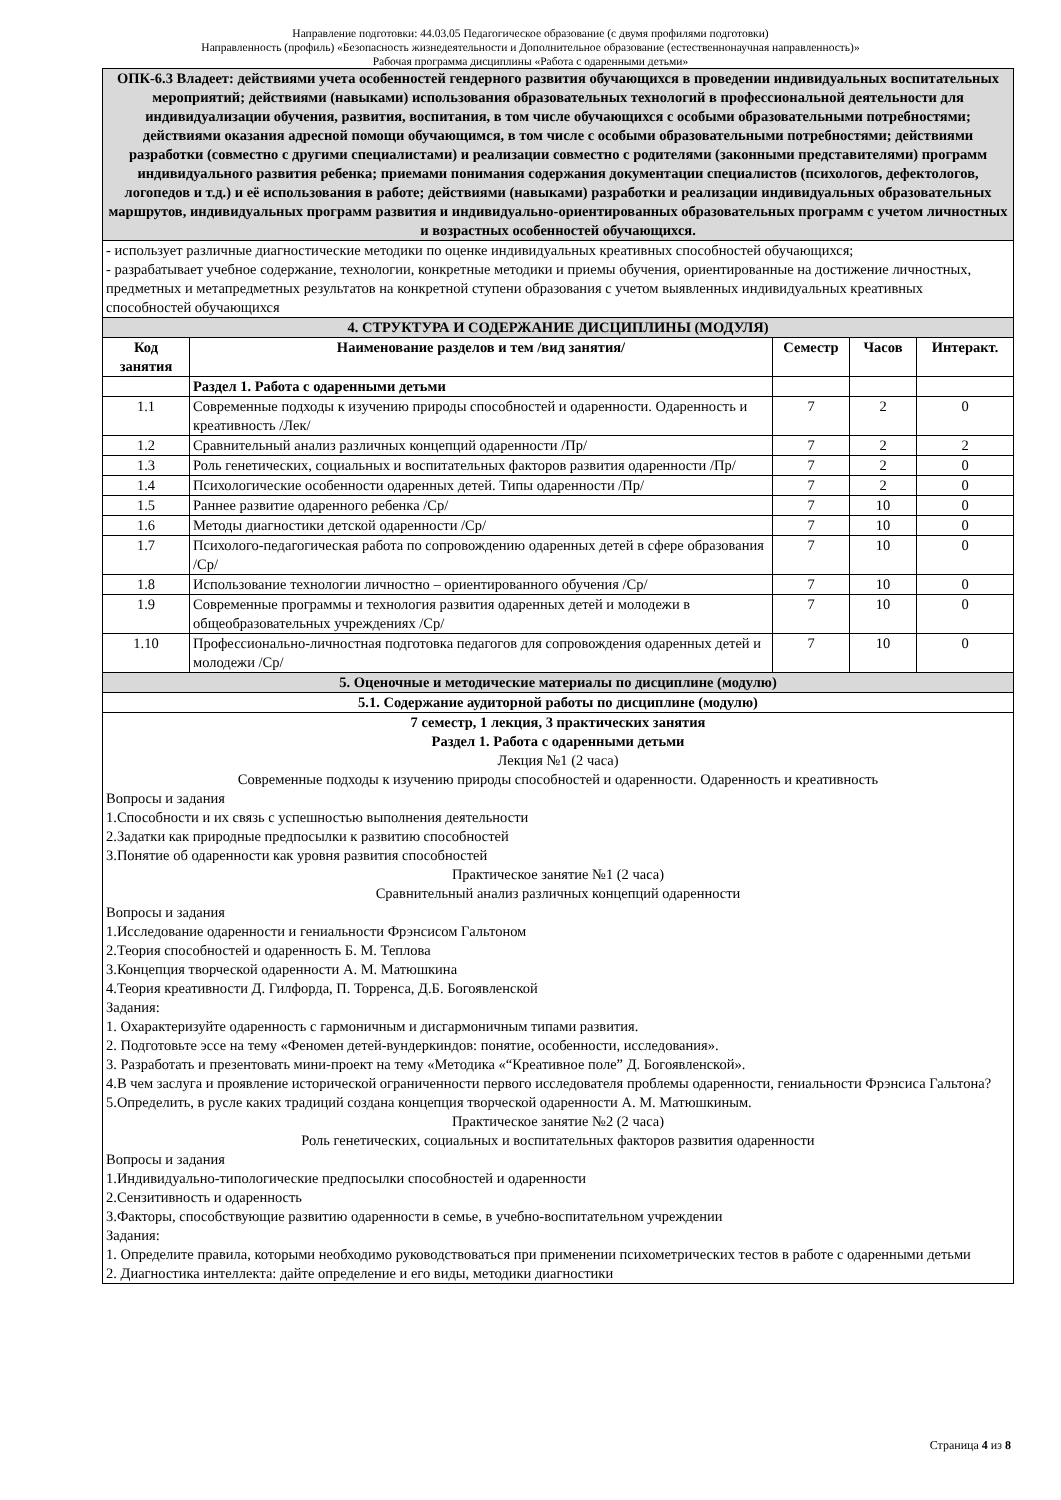Направление подготовки: 44.03.05 Педагогическое образование (с двумя профилями подготовки)
Направленность (профиль) «Безопасность жизнедеятельности и Дополнительное образование (естественнонаучная направленность)»
Рабочая программа дисциплины «Работа с одаренными детьми»
| ОПК-6.3 Владеет: действиями учета особенностей гендерного развития обучающихся в проведении индивидуальных воспитательных мероприятий; действиями (навыками) использования образовательных технологий в профессиональной деятельности для индивидуализации обучения, развития, воспитания, в том числе обучающихся с особыми образовательными потребностями; действиями оказания адресной помощи обучающимся, в том числе с особыми образовательными потребностями; действиями разработки (совместно с другими специалистами) и реализации совместно с родителями (законными представителями) программ индивидуального развития ребенка; приемами понимания содержания документации специалистов (психологов, дефектологов, логопедов и т.д.) и её использования в работе; действиями (навыками) разработки и реализации индивидуальных образовательных маршрутов, индивидуальных программ развития и индивидуально-ориентированных образовательных программ с учетом личностных и возрастных особенностей обучающихся. | | | | |
| - использует различные диагностические методики по оценке индивидуальных креативных способностей обучающихся; - разрабатывает учебное содержание, технологии, конкретные методики и приемы обучения, ориентированные на достижение личностных, предметных и метапредметных результатов на конкретной ступени образования с учетом выявленных индивидуальных креативных способностей обучающихся | | | | |
| 4. СТРУКТУРА И СОДЕРЖАНИЕ ДИСЦИПЛИНЫ (МОДУЛЯ) | | | | |
| Код занятия | Наименование разделов и тем /вид занятия/ | Семестр | Часов | Интеракт. |
| | Раздел 1. Работа с одаренными детьми | | | |
| 1.1 | Современные подходы к изучению природы способностей и одаренности. Одаренность и креативность /Лек/ | 7 | 2 | 0 |
| 1.2 | Сравнительный анализ различных концепций одаренности /Пр/ | 7 | 2 | 2 |
| 1.3 | Роль генетических, социальных и воспитательных факторов развития одаренности /Пр/ | 7 | 2 | 0 |
| 1.4 | Психологические особенности одаренных детей. Типы одаренности /Пр/ | 7 | 2 | 0 |
| 1.5 | Раннее развитие одаренного ребенка /Ср/ | 7 | 10 | 0 |
| 1.6 | Методы диагностики детской одаренности /Ср/ | 7 | 10 | 0 |
| 1.7 | Психолого-педагогическая работа по сопровождению одаренных детей в сфере образования /Ср/ | 7 | 10 | 0 |
| 1.8 | Использование технологии личностно – ориентированного обучения /Ср/ | 7 | 10 | 0 |
| 1.9 | Современные программы и технология развития одаренных детей и молодежи в общеобразовательных учреждениях /Ср/ | 7 | 10 | 0 |
| 1.10 | Профессионально-личностная подготовка педагогов для сопровождения одаренных детей и молодежи /Ср/ | 7 | 10 | 0 |
| 5. Оценочные и методические материалы по дисциплине (модулю) | | | | |
| 5.1. Содержание аудиторной работы по дисциплине (модулю) | | | | |
| 7 семестр, 1 лекция, 3 практических занятия Раздел 1. Работа с одаренными детьми Лекция №1 (2 часа) Современные подходы к изучению природы способностей и одаренности. Одаренность и креативность Вопросы и задания 1.Способности и их связь с успешностью выполнения деятельности 2.Задатки как природные предпосылки к развитию способностей 3.Понятие об одаренности как уровня развития способностей Практическое занятие №1 (2 часа) Сравнительный анализ различных концепций одаренности Вопросы и задания 1.Исследование одаренности и гениальности Фрэнсисом Гальтоном 2.Теория способностей и одаренность Б. М. Теплова 3.Концепция творческой одаренности А. М. Матюшкина 4.Теория креативности Д. Гилфорда, П. Торренса, Д.Б. Богоявленской Задания: 1. Охарактеризуйте одаренность с гармоничным и дисгармоничным типами развития. 2. Подготовьте эссе на тему «Феномен детей-вундеркиндов: понятие, особенности, исследования». 3. Разработать и презентовать мини-проект на тему «Методика «“Креативное поле” Д. Богоявленской». 4.В чем заслуга и проявление исторической ограниченности первого исследователя проблемы одаренности, гениальности Фрэнсиса Гальтона? 5.Определить, в русле каких традиций создана концепция творческой одаренности А. М. Матюшкиным. Практическое занятие №2 (2 часа) Роль генетических, социальных и воспитательных факторов развития одаренности Вопросы и задания 1.Индивидуально-типологические предпосылки способностей и одаренности 2.Сензитивность и одаренность 3.Факторы, способствующие развитию одаренности в семье, в учебно-воспитательном учреждении Задания: 1. Определите правила, которыми необходимо руководствоваться при применении психометрических тестов в работе с одаренными детьми 2. Диагностика интеллекта: дайте определение и его виды, методики диагностики | | | | |
Страница 4 из 8